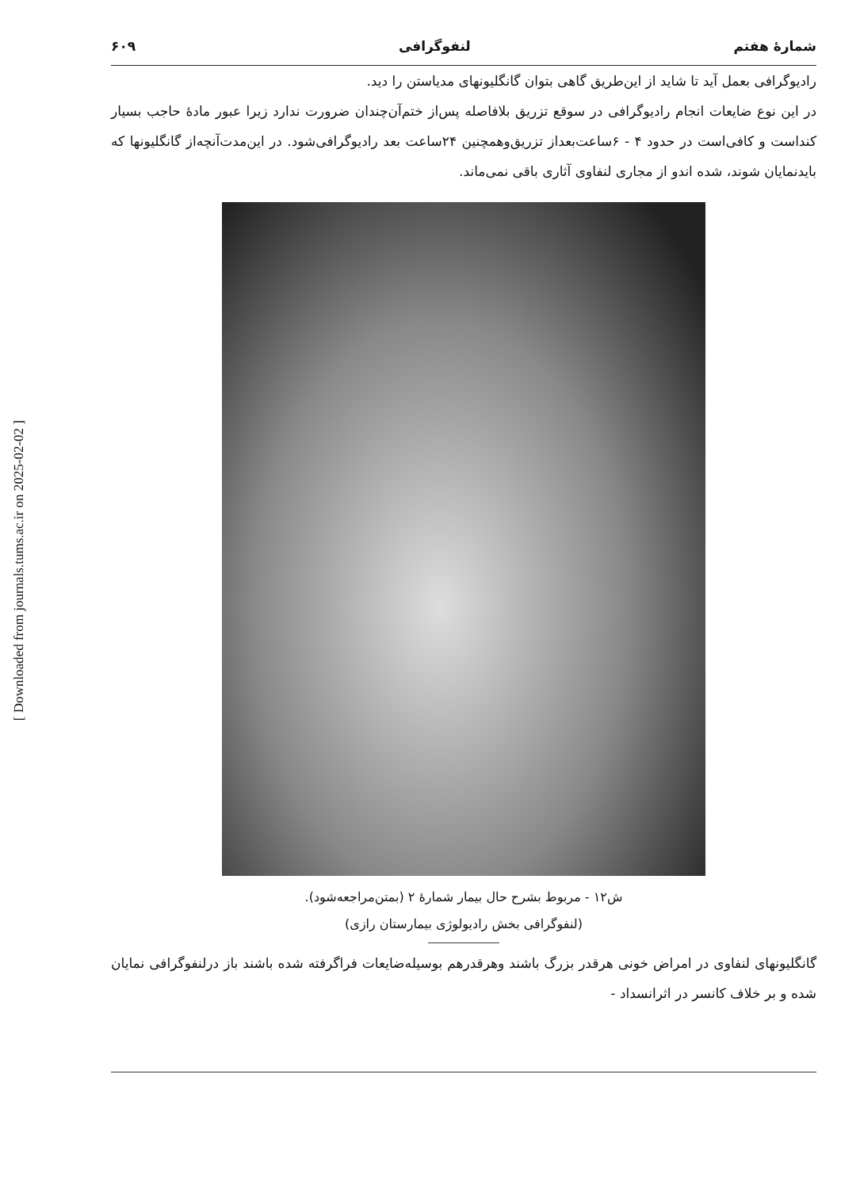[ Downloaded from journals.tums.ac.ir on 2025-02-02 ]
شمارهٔ هفتم لنفوگرافی ۶۰۹
رادیوگرافی بعمل آید تا شاید از این‌طریق گاهی بتوان گانگلیونهای مدیاستن را دید.
در این نوع ضایعات انجام رادیوگرافی در سوقع تزریق بلافاصله پس‌از ختم‌آن‌چندان ضرورت ندارد زیرا عبور مادهٔ حاجب بسیار کنداست و کافی‌است در حدود ۴ - ۶ساعت‌بعداز تزریق‌وهمچنین ۲۴ساعت بعد رادیوگرافی‌شود. در این‌مدت‌آنچه‌از گانگلیونها که بایدنمایان شوند، شده اندو از مجاری لنفاوی آثاری باقی نمی‌ماند.
ش۱۲ - مربوط بشرح حال بیمار شمارهٔ ۲ (بمتن‌مراجعه‌شود).
(لنفوگرافی بخش رادیولوژی بیمارستان رازی)
گانگلیونهای لنفاوی در امراض خونی هرقدر بزرگ باشند وهرقدرهم بوسیله‌ضایعات فراگرفته شده باشند باز درلنفوگرافی نمایان شده و بر خلاف کانسر در اثرانسداد -